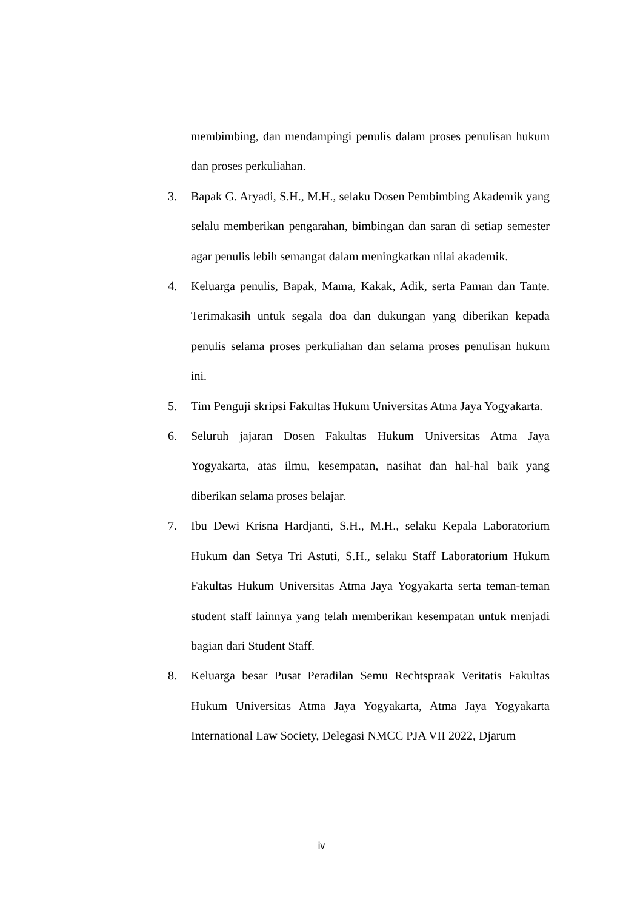membimbing, dan mendampingi penulis dalam proses penulisan hukum dan proses perkuliahan.
3. Bapak G. Aryadi, S.H., M.H., selaku Dosen Pembimbing Akademik yang selalu memberikan pengarahan, bimbingan dan saran di setiap semester agar penulis lebih semangat dalam meningkatkan nilai akademik.
4. Keluarga penulis, Bapak, Mama, Kakak, Adik, serta Paman dan Tante. Terimakasih untuk segala doa dan dukungan yang diberikan kepada penulis selama proses perkuliahan dan selama proses penulisan hukum ini.
5. Tim Penguji skripsi Fakultas Hukum Universitas Atma Jaya Yogyakarta.
6. Seluruh jajaran Dosen Fakultas Hukum Universitas Atma Jaya Yogyakarta, atas ilmu, kesempatan, nasihat dan hal-hal baik yang diberikan selama proses belajar.
7. Ibu Dewi Krisna Hardjanti, S.H., M.H., selaku Kepala Laboratorium Hukum dan Setya Tri Astuti, S.H., selaku Staff Laboratorium Hukum Fakultas Hukum Universitas Atma Jaya Yogyakarta serta teman-teman student staff lainnya yang telah memberikan kesempatan untuk menjadi bagian dari Student Staff.
8. Keluarga besar Pusat Peradilan Semu Rechtspraak Veritatis Fakultas Hukum Universitas Atma Jaya Yogyakarta, Atma Jaya Yogyakarta International Law Society, Delegasi NMCC PJA VII 2022, Djarum
iv